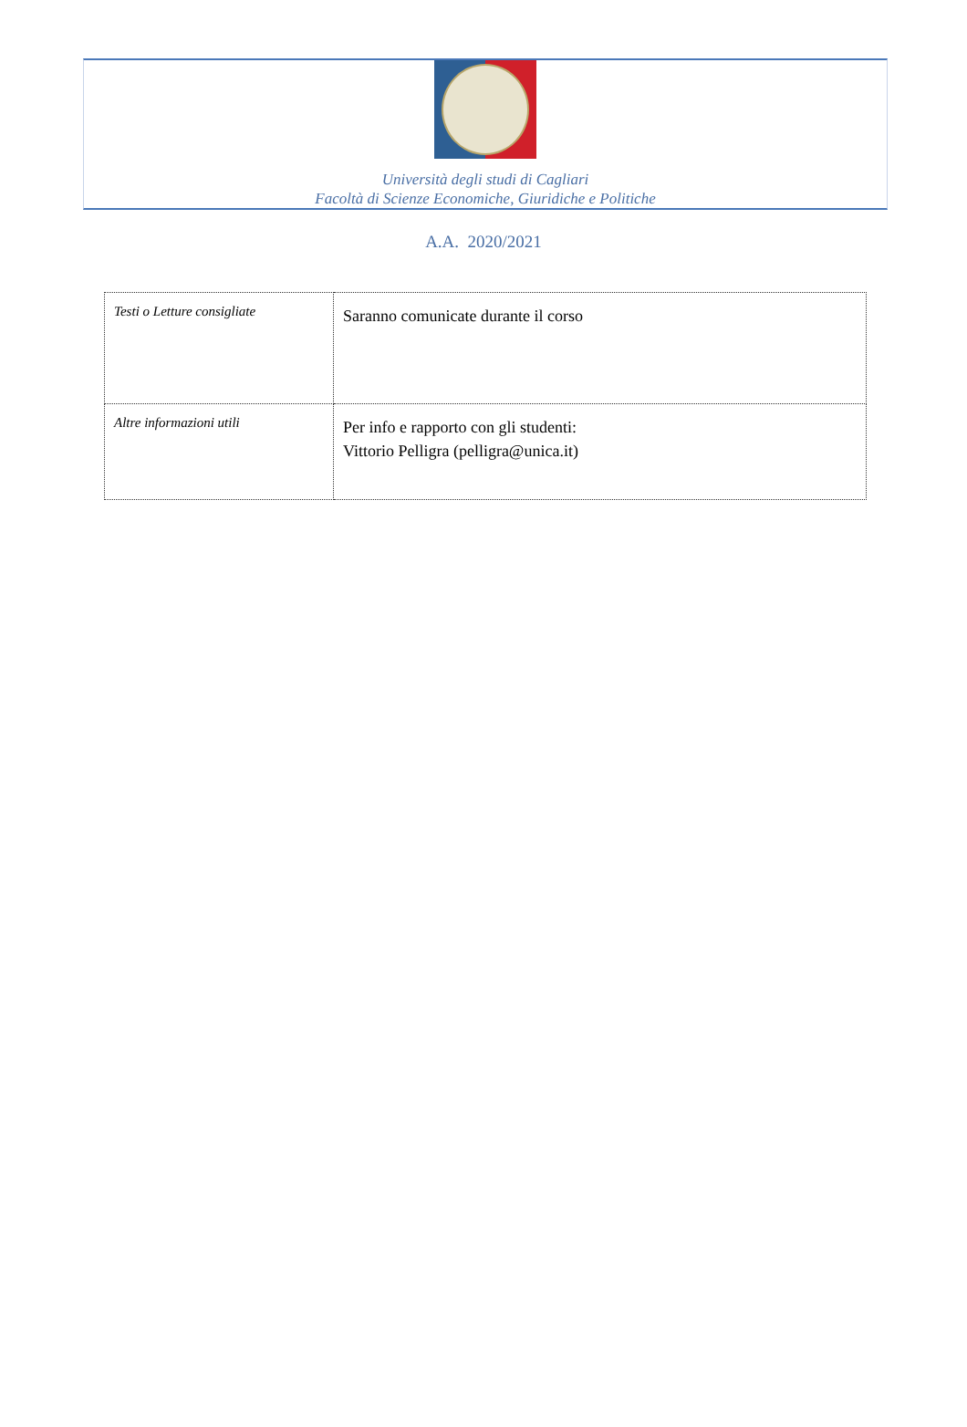Università degli studi di Cagliari
Facoltà di Scienze Economiche, Giuridiche e Politiche
A.A. 2020/2021
| Testi o Letture consigliate | Saranno comunicate durante il corso |
| Altre informazioni utili | Per info e rapporto con gli studenti: Vittorio Pelligra (pelligra@unica.it) |